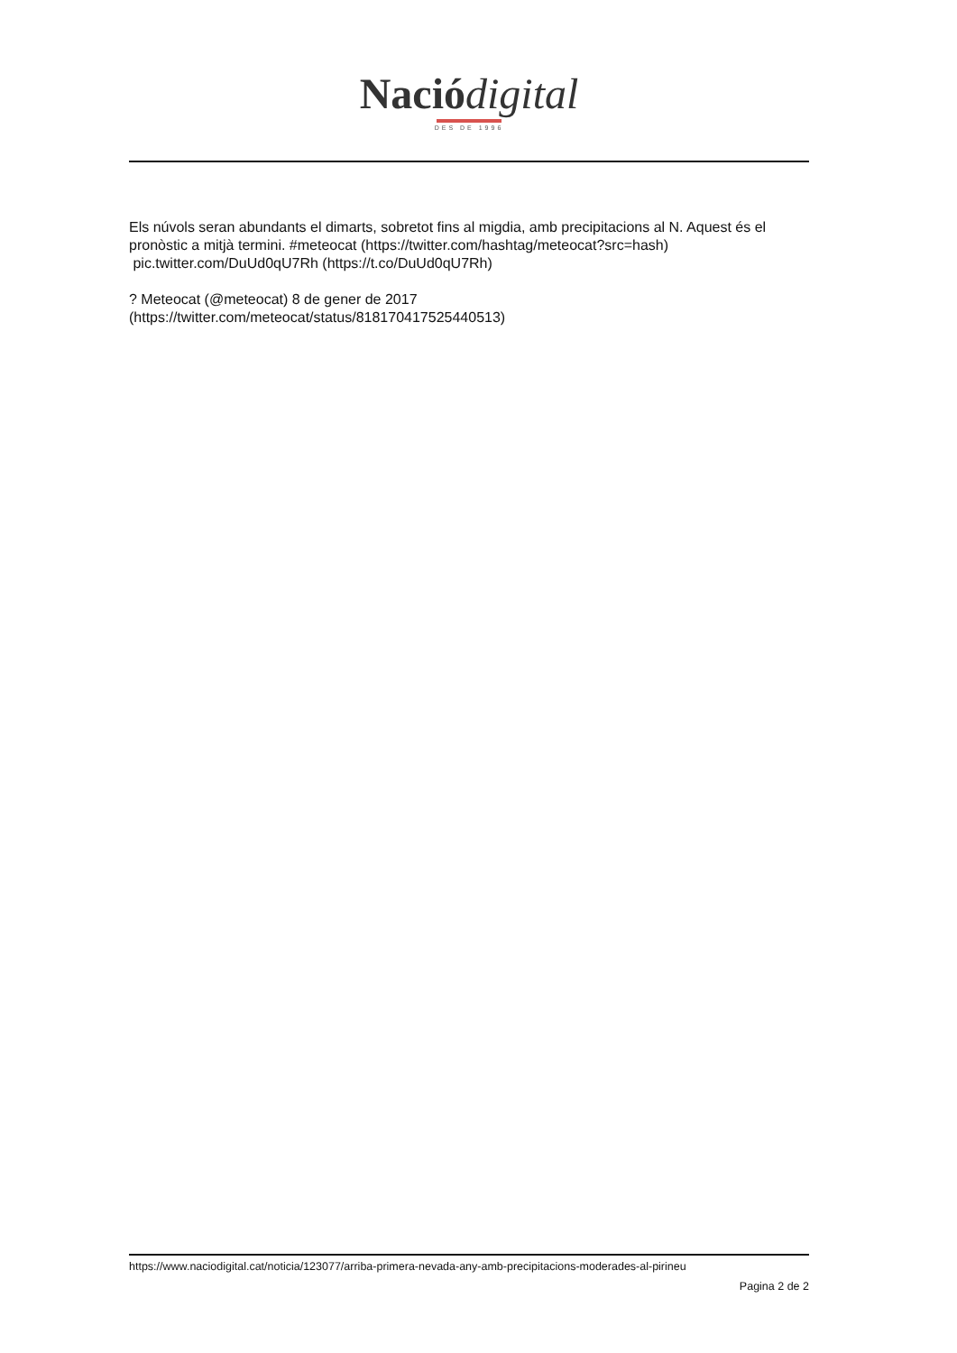Nació digital
DES DE 1996
Els núvols seran abundants el dimarts, sobretot fins al migdia, amb precipitacions al N. Aquest és el pronòstic a mitjà termini. #meteocat (https://twitter.com/hashtag/meteocat?src=hash) pic.twitter.com/DuUd0qU7Rh (https://t.co/DuUd0qU7Rh)
? Meteocat (@meteocat) 8 de gener de 2017
(https://twitter.com/meteocat/status/818170417525440513)
https://www.naciodigital.cat/noticia/123077/arriba-primera-nevada-any-amb-precipitacions-moderades-al-pirineu
Pagina 2 de 2